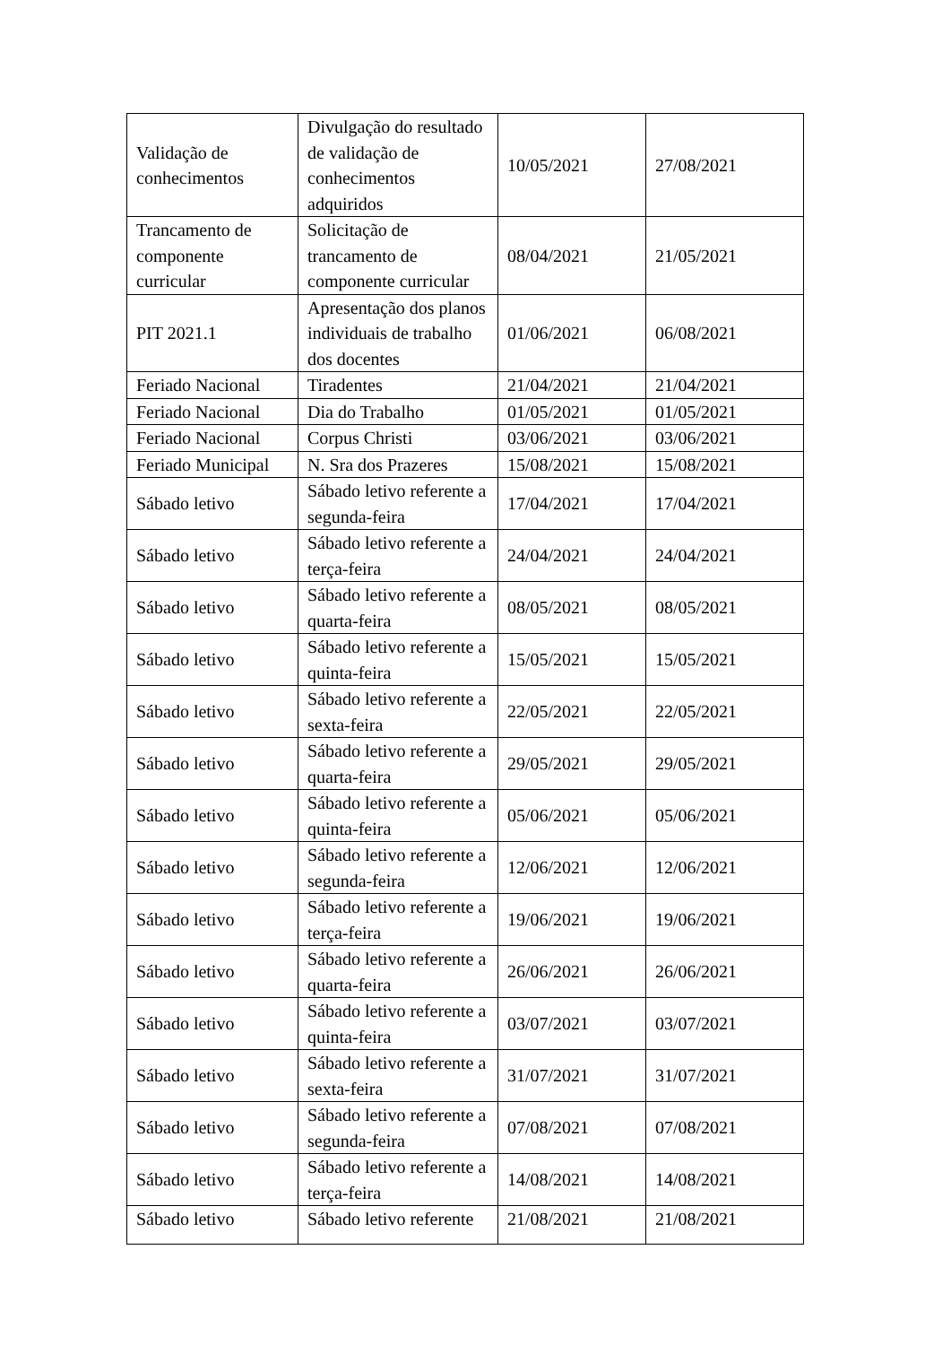| Validação de conhecimentos | Divulgação do resultado de validação de conhecimentos adquiridos | 10/05/2021 | 27/08/2021 |
| Trancamento de componente curricular | Solicitação de trancamento de componente curricular | 08/04/2021 | 21/05/2021 |
| PIT 2021.1 | Apresentação dos planos individuais de trabalho dos docentes | 01/06/2021 | 06/08/2021 |
| Feriado Nacional | Tiradentes | 21/04/2021 | 21/04/2021 |
| Feriado Nacional | Dia do Trabalho | 01/05/2021 | 01/05/2021 |
| Feriado Nacional | Corpus Christi | 03/06/2021 | 03/06/2021 |
| Feriado Municipal | N. Sra dos Prazeres | 15/08/2021 | 15/08/2021 |
| Sábado letivo | Sábado letivo referente a segunda-feira | 17/04/2021 | 17/04/2021 |
| Sábado letivo | Sábado letivo referente a terça-feira | 24/04/2021 | 24/04/2021 |
| Sábado letivo | Sábado letivo referente a quarta-feira | 08/05/2021 | 08/05/2021 |
| Sábado letivo | Sábado letivo referente a quinta-feira | 15/05/2021 | 15/05/2021 |
| Sábado letivo | Sábado letivo referente a sexta-feira | 22/05/2021 | 22/05/2021 |
| Sábado letivo | Sábado letivo referente a quarta-feira | 29/05/2021 | 29/05/2021 |
| Sábado letivo | Sábado letivo referente a quinta-feira | 05/06/2021 | 05/06/2021 |
| Sábado letivo | Sábado letivo referente a segunda-feira | 12/06/2021 | 12/06/2021 |
| Sábado letivo | Sábado letivo referente a terça-feira | 19/06/2021 | 19/06/2021 |
| Sábado letivo | Sábado letivo referente a quarta-feira | 26/06/2021 | 26/06/2021 |
| Sábado letivo | Sábado letivo referente a quinta-feira | 03/07/2021 | 03/07/2021 |
| Sábado letivo | Sábado letivo referente a sexta-feira | 31/07/2021 | 31/07/2021 |
| Sábado letivo | Sábado letivo referente a segunda-feira | 07/08/2021 | 07/08/2021 |
| Sábado letivo | Sábado letivo referente a terça-feira | 14/08/2021 | 14/08/2021 |
| Sábado letivo | Sábado letivo referente | 21/08/2021 | 21/08/2021 |